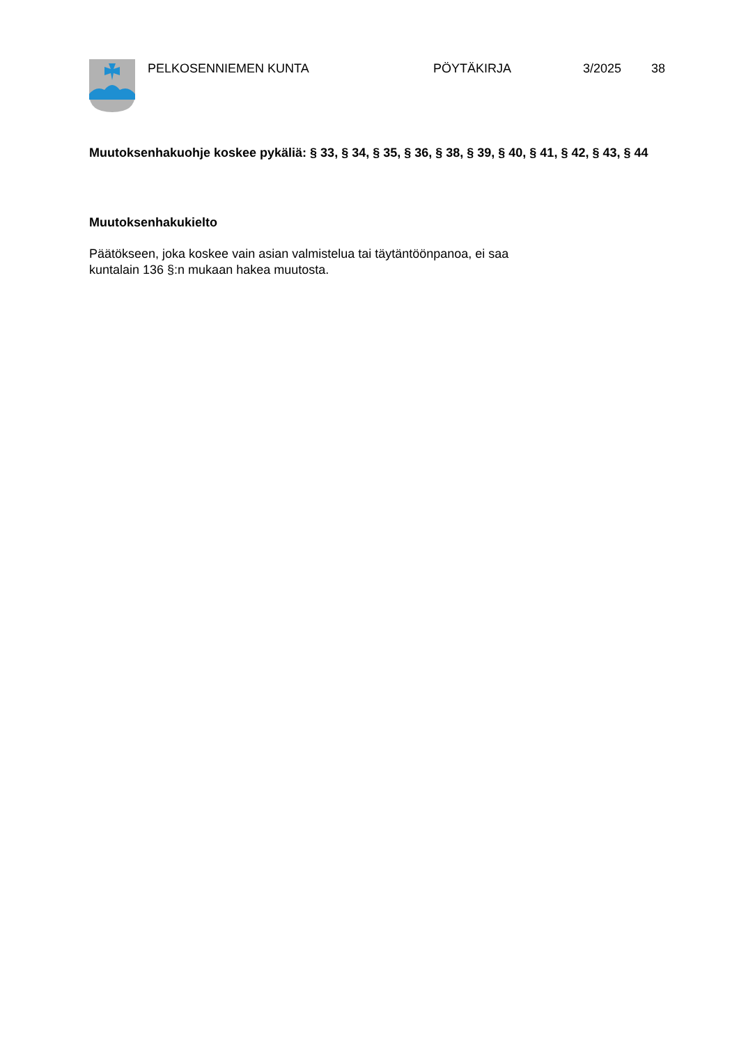PELKOSENNIEMEN KUNTA PÖYTÄKIRJA 3/2025 38
Muutoksenhakuohje koskee pykäliä: § 33, § 34, § 35, § 36, § 38, § 39, § 40, § 41, § 42, § 43, § 44
Muutoksenhakukielto
Päätökseen, joka koskee vain asian valmistelua tai täytäntöönpanoa, ei saa
kuntalain 136 §:n mukaan hakea muutosta.